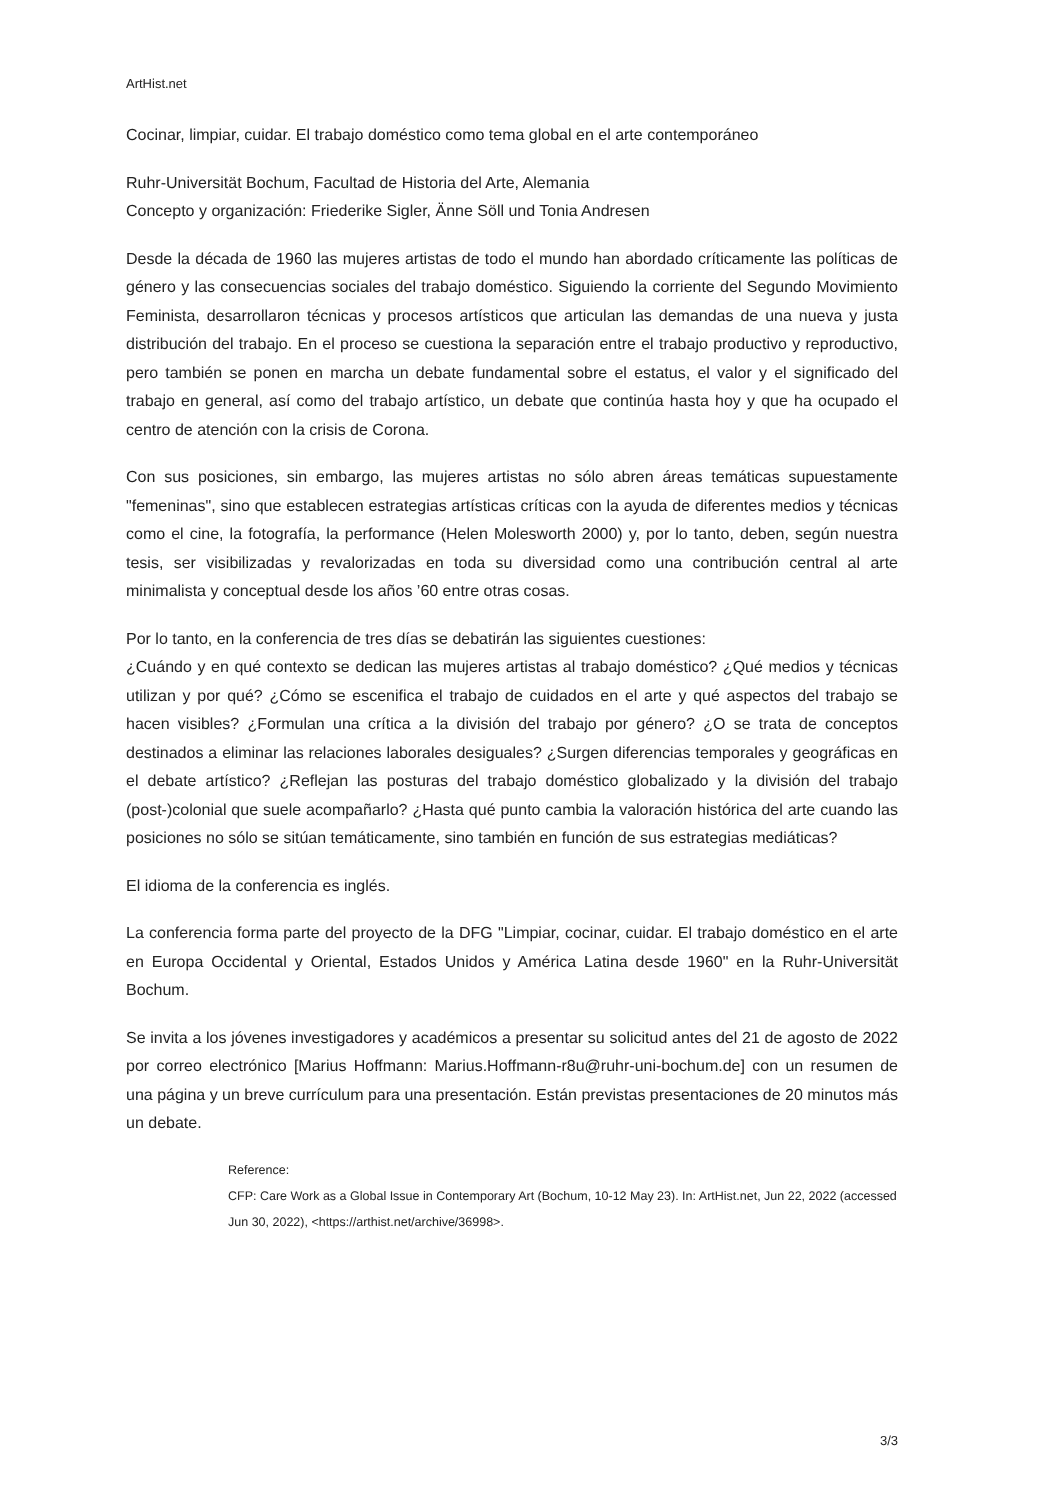ArtHist.net
Cocinar, limpiar, cuidar. El trabajo doméstico como tema global en el arte contemporáneo
Ruhr-Universität Bochum, Facultad de Historia del Arte, Alemania
Concepto y organización: Friederike Sigler, Änne Söll und Tonia Andresen
Desde la década de 1960 las mujeres artistas de todo el mundo han abordado críticamente las políticas de género y las consecuencias sociales del trabajo doméstico. Siguiendo la corriente del Segundo Movimiento Feminista, desarrollaron técnicas y procesos artísticos que articulan las demandas de una nueva y justa distribución del trabajo. En el proceso se cuestiona la separación entre el trabajo productivo y reproductivo, pero también se ponen en marcha un debate fundamental sobre el estatus, el valor y el significado del trabajo en general, así como del trabajo artístico, un debate que continúa hasta hoy y que ha ocupado el centro de atención con la crisis de Corona.
Con sus posiciones, sin embargo, las mujeres artistas no sólo abren áreas temáticas supuestamente "femeninas", sino que establecen estrategias artísticas críticas con la ayuda de diferentes medios y técnicas como el cine, la fotografía, la performance (Helen Molesworth 2000) y, por lo tanto, deben, según nuestra tesis, ser visibilizadas y revalorizadas en toda su diversidad como una contribución central al arte minimalista y conceptual desde los años ’60 entre otras cosas.
Por lo tanto, en la conferencia de tres días se debatirán las siguientes cuestiones:
¿Cuándo y en qué contexto se dedican las mujeres artistas al trabajo doméstico? ¿Qué medios y técnicas utilizan y por qué? ¿Cómo se escenifica el trabajo de cuidados en el arte y qué aspectos del trabajo se hacen visibles? ¿Formulan una crítica a la división del trabajo por género? ¿O se trata de conceptos destinados a eliminar las relaciones laborales desiguales? ¿Surgen diferencias temporales y geográficas en el debate artístico? ¿Reflejan las posturas del trabajo doméstico globalizado y la división del trabajo (post-)colonial que suele acompañarlo? ¿Hasta qué punto cambia la valoración histórica del arte cuando las posiciones no sólo se sitúan temáticamente, sino también en función de sus estrategias mediáticas?
El idioma de la conferencia es inglés.
La conferencia forma parte del proyecto de la DFG "Limpiar, cocinar, cuidar. El trabajo doméstico en el arte en Europa Occidental y Oriental, Estados Unidos y América Latina desde 1960" en la Ruhr-Universität Bochum.
Se invita a los jóvenes investigadores y académicos a presentar su solicitud antes del 21 de agosto de 2022 por correo electrónico [Marius Hoffmann: Marius.Hoffmann-r8u@ruhr-uni-bochum.de] con un resumen de una página y un breve currículum para una presentación. Están previstas presentaciones de 20 minutos más un debate.
Reference:
CFP: Care Work as a Global Issue in Contemporary Art (Bochum, 10-12 May 23). In: ArtHist.net, Jun 22, 2022 (accessed Jun 30, 2022), <https://arthist.net/archive/36998>.
3/3